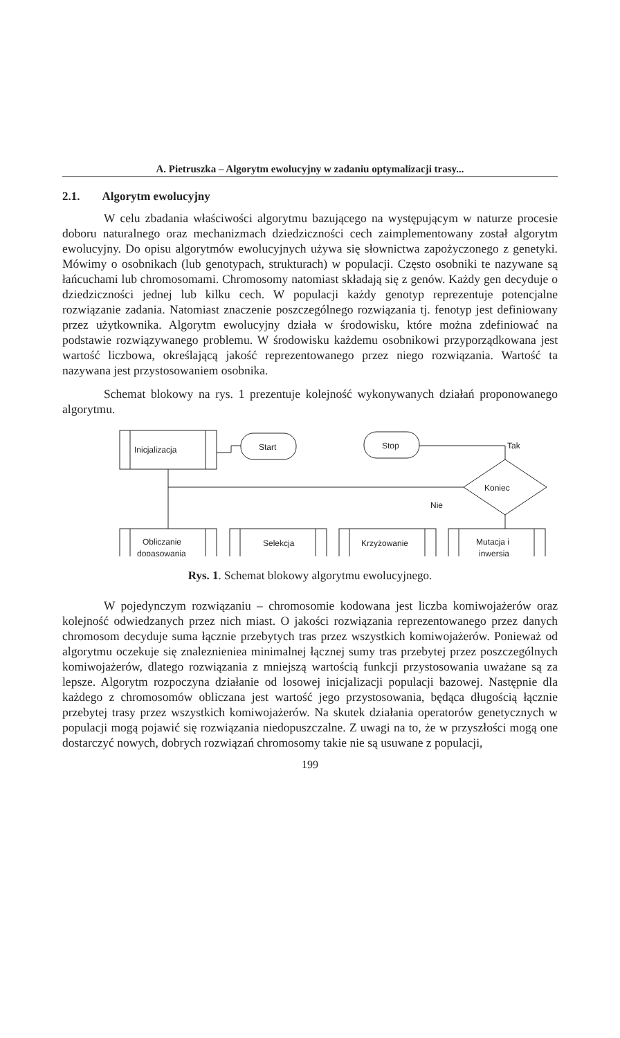A. Pietruszka – Algorytm ewolucyjny w zadaniu optymalizacji trasy...
2.1. Algorytm ewolucyjny
W celu zbadania właściwości algorytmu bazującego na występującym w naturze procesie doboru naturalnego oraz mechanizmach dziedziczności cech zaimplementowany został algorytm ewolucyjny. Do opisu algorytmów ewolucyjnych używa się słownictwa zapożyczonego z genetyki. Mówimy o osobnikach (lub genotypach, strukturach) w populacji. Często osobniki te nazywane są łańcuchami lub chromosomami. Chromosomy natomiast składają się z genów. Każdy gen decyduje o dziedziczności jednej lub kilku cech. W populacji każdy genotyp reprezentuje potencjalne rozwiązanie zadania. Natomiast znaczenie poszczególnego rozwiązania tj. fenotyp jest definiowany przez użytkownika. Algorytm ewolucyjny działa w środowisku, które można zdefiniować na podstawie rozwiązywanego problemu. W środowisku każdemu osobnikowi przyporządkowana jest wartość liczbowa, określającą jakość reprezentowanego przez niego rozwiązania. Wartość ta nazywana jest przystosowaniem osobnika.
Schemat blokowy na rys. 1 prezentuje kolejność wykonywanych działań proponowanego algorytmu.
Inicjalizacja
Start
Stop
Tak
Koniec
Nie
Obliczanie
dopasowania
Selekcja
Krzyżowanie
Mutacja i
inwersja
Rys. 1. Schemat blokowy algorytmu ewolucyjnego.
W pojedynczym rozwiązaniu – chromosomie kodowana jest liczba komiwojażerów oraz kolejność odwiedzanych przez nich miast. O jakości rozwiązania reprezentowanego przez danych chromosom decyduje suma łącznie przebytych tras przez wszystkich komiwojażerów. Ponieważ od algorytmu oczekuje się znaleznieniea minimalnej łącznej sumy tras przebytej przez poszczególnych komiwojażerów, dlatego rozwiązania z mniejszą wartością funkcji przystosowania uważane są za lepsze. Algorytm rozpoczyna działanie od losowej inicjalizacji populacji bazowej. Następnie dla każdego z chromosomów obliczana jest wartość jego przystosowania, będąca długością łącznie przebytej trasy przez wszystkich komiwojażerów. Na skutek działania operatorów genetycznych w populacji mogą pojawić się rozwiązania niedopuszczalne. Z uwagi na to, że w przyszłości mogą one dostarczyć nowych, dobrych rozwiązań chromosomy takie nie są usuwane z populacji,
199